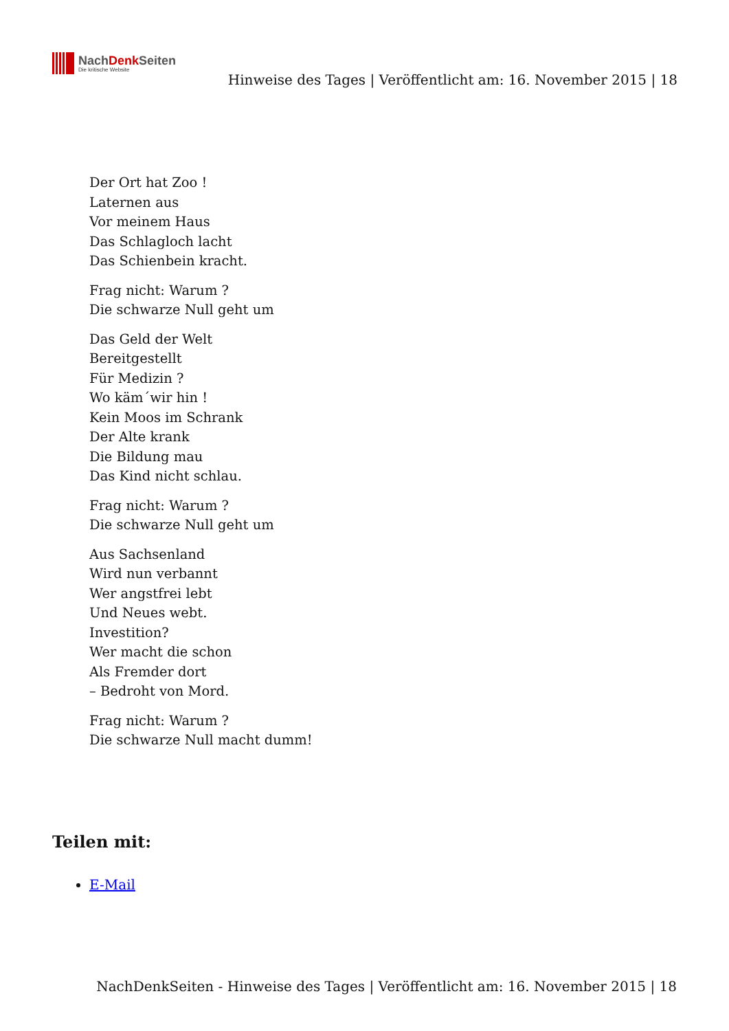NachDenk Seiten
Die kritische Website
Hinweise des Tages | Veröffentlicht am: 16. November 2015 | 18
Der Ort hat Zoo !
Laternen aus
Vor meinem Haus
Das Schlagloch lacht
Das Schienbein kracht.
Frag nicht: Warum ?
Die schwarze Null geht um
Das Geld der Welt
Bereitgestellt
Für Medizin ?
Wo käm´wir hin !
Kein Moos im Schrank
Der Alte krank
Die Bildung mau
Das Kind nicht schlau.
Frag nicht: Warum ?
Die schwarze Null geht um
Aus Sachsenland
Wird nun verbannt
Wer angstfrei lebt
Und Neues webt.
Investition?
Wer macht die schon
Als Fremder dort
– Bedroht von Mord.
Frag nicht: Warum ?
Die schwarze Null macht dumm!
Teilen mit:
E-Mail
NachDenkSeiten - Hinweise des Tages | Veröffentlicht am: 16. November 2015 | 18